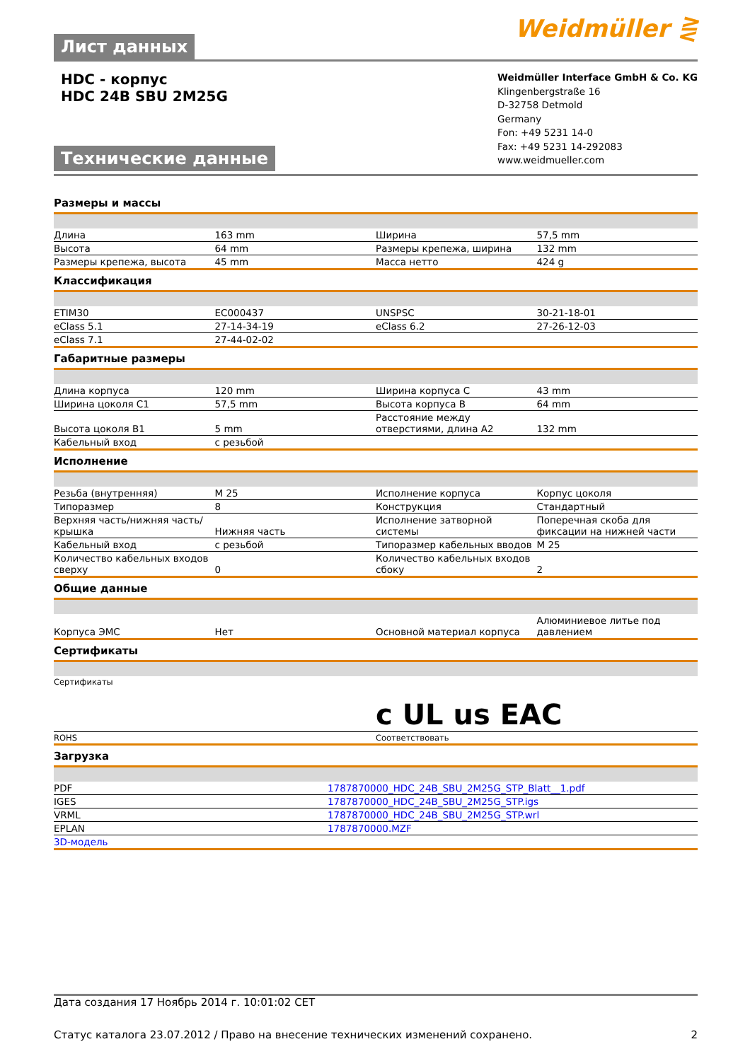Лист данных
Weidmüller ⋛
HDC - корпус
HDC 24B SBU 2M25G
Технические данные
Weidmüller Interface GmbH & Co. KG
Klingenbergstraße 16
D-32758 Detmold
Germany
Fon: +49 5231 14-0
Fax: +49 5231 14-292083
www.weidmueller.com
Размеры и массы
| Длина | 163 mm | Ширина | 57,5 mm |
| Высота | 64 mm | Размеры крепежа, ширина | 132 mm |
| Размеры крепежа, высота | 45 mm | Масса нетто | 424 g |
Классификация
| ETIM30 | EC000437 | UNSPSC | 30-21-18-01 |
| eClass 5.1 | 27-14-34-19 | eClass 6.2 | 27-26-12-03 |
| eClass 7.1 | 27-44-02-02 | | |
Габаритные размеры
| Длина корпуса | 120 mm | Ширина корпуса C | 43 mm |
| Ширина цоколя C1 | 57,5 mm | Высота корпуса B | 64 mm |
| Высота цоколя B1 | 5 mm | Расстояние между отверстиями, длина A2 | 132 mm |
| Кабельный вход | с резьбой | | |
Исполнение
| Резьба (внутренняя) | M 25 | Исполнение корпуса | Корпус цоколя |
| Типоразмер | 8 | Конструкция | Стандартный |
| Верхняя часть/нижняя часть/крышка | Нижняя часть | Исполнение затворной системы | Поперечная скоба для фиксации на нижней части |
| Кабельный вход | с резьбой | Типоразмер кабельных вводов | M 25 |
| Количество кабельных входов сверху | 0 | Количество кабельных входов сбоку | 2 |
Общие данные
| Корпуса ЭМС | Нет | Основной материал корпуса | Алюминиевое литье под давлением |
Сертификаты
| Сертификаты | c UL us EAC |
| ROHS | Соответствовать |
Загрузка
| PDF | 1787870000_HDC_24B_SBU_2M25G_STP_Blatt__1.pdf |
| IGES | 1787870000_HDC_24B_SBU_2M25G_STP.igs |
| VRML | 1787870000_HDC_24B_SBU_2M25G_STP.wrl |
| EPLAN | 1787870000.MZF |
| 3D-модель | |
Дата создания 17 Ноябрь 2014 г. 10:01:02 CET
Статус каталога 23.07.2012 / Право на внесение технических изменений сохранено. 2